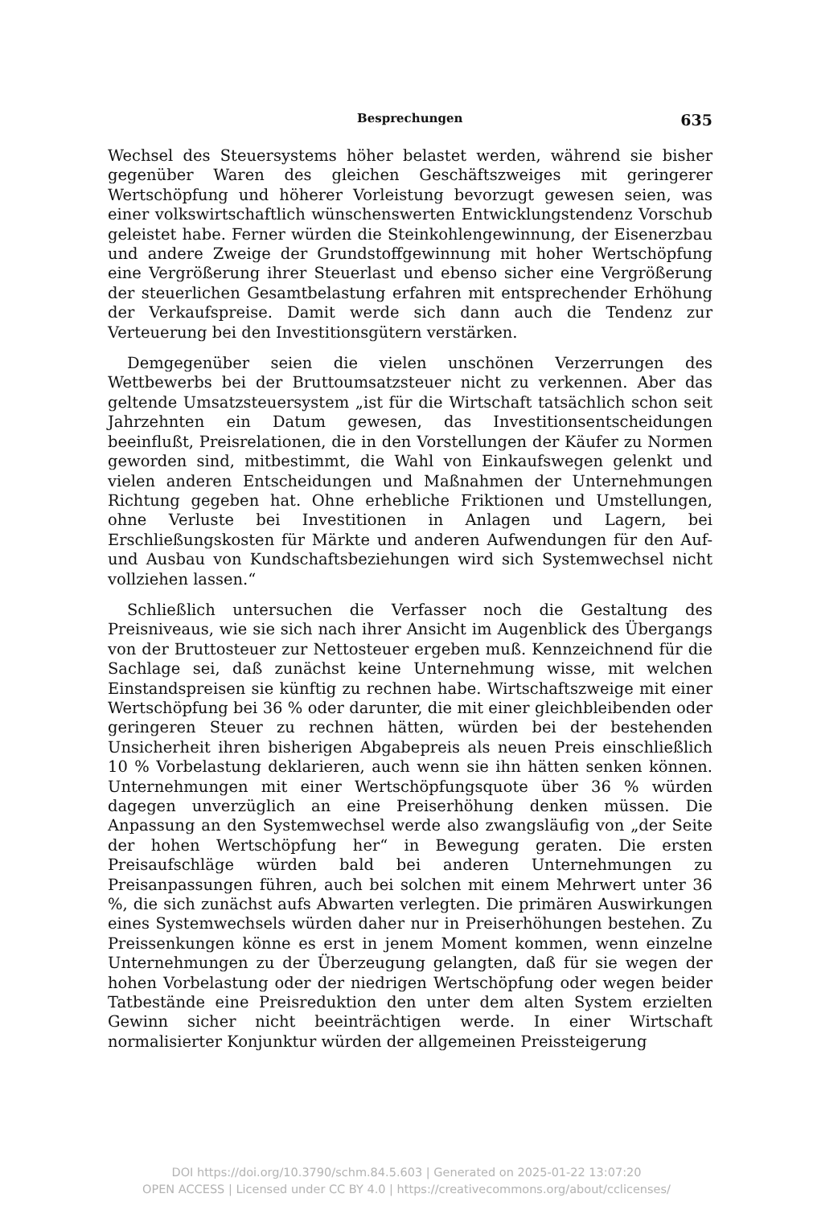Besprechungen 635
Wechsel des Steuersystems höher belastet werden, während sie bisher gegenüber Waren des gleichen Geschäftszweiges mit geringerer Wertschöpfung und höherer Vorleistung bevorzugt gewesen seien, was einer volkswirtschaftlich wünschenswerten Entwicklungstendenz Vorschub geleistet habe. Ferner würden die Steinkohlengewinnung, der Eisenerzbau und andere Zweige der Grundstoffgewinnung mit hoher Wertschöpfung eine Vergrößerung ihrer Steuerlast und ebenso sicher eine Vergrößerung der steuerlichen Gesamtbelastung erfahren mit entsprechender Erhöhung der Verkaufspreise. Damit werde sich dann auch die Tendenz zur Verteuerung bei den Investitionsgütern verstärken.
Demgegenüber seien die vielen unschönen Verzerrungen des Wettbewerbs bei der Bruttoumsatzsteuer nicht zu verkennen. Aber das geltende Umsatzsteuersystem „ist für die Wirtschaft tatsächlich schon seit Jahrzehnten ein Datum gewesen, das Investitionsentscheidungen beeinflußt, Preisrelationen, die in den Vorstellungen der Käufer zu Normen geworden sind, mitbestimmt, die Wahl von Einkaufswegen gelenkt und vielen anderen Entscheidungen und Maßnahmen der Unternehmungen Richtung gegeben hat. Ohne erhebliche Friktionen und Umstellungen, ohne Verluste bei Investitionen in Anlagen und Lagern, bei Erschließungskosten für Märkte und anderen Aufwendungen für den Auf- und Ausbau von Kundschaftsbeziehungen wird sich Systemwechsel nicht vollziehen lassen.“
Schließlich untersuchen die Verfasser noch die Gestaltung des Preisniveaus, wie sie sich nach ihrer Ansicht im Augenblick des Übergangs von der Bruttosteuer zur Nettosteuer ergeben muß. Kennzeichnend für die Sachlage sei, daß zunächst keine Unternehmung wisse, mit welchen Einstandspreisen sie künftig zu rechnen habe. Wirtschaftszweige mit einer Wertschöpfung bei 36 % oder darunter, die mit einer gleichbleibenden oder geringeren Steuer zu rechnen hätten, würden bei der bestehenden Unsicherheit ihren bisherigen Abgabepreis als neuen Preis einschließlich 10 % Vorbelastung deklarieren, auch wenn sie ihn hätten senken können. Unternehmungen mit einer Wertschöpfungsquote über 36 % würden dagegen unverzüglich an eine Preiserhöhung denken müssen. Die Anpassung an den Systemwechsel werde also zwangsläufig von „der Seite der hohen Wertschöpfung her“ in Bewegung geraten. Die ersten Preisaufschläge würden bald bei anderen Unternehmungen zu Preisanpassungen führen, auch bei solchen mit einem Mehrwert unter 36 %, die sich zunächst aufs Abwarten verlegten. Die primären Auswirkungen eines Systemwechsels würden daher nur in Preiserhöhungen bestehen. Zu Preissenkungen könne es erst in jenem Moment kommen, wenn einzelne Unternehmungen zu der Überzeugung gelangten, daß für sie wegen der hohen Vorbelastung oder der niedrigen Wertschöpfung oder wegen beider Tatbestände eine Preisreduktion den unter dem alten System erzielten Gewinn sicher nicht beeinträchtigen werde. In einer Wirtschaft normalisierter Konjunktur würden der allgemeinen Preissteigerung
DOI https://doi.org/10.3790/schm.84.5.603 | Generated on 2025-01-22 13:07:20
OPEN ACCESS | Licensed under CC BY 4.0 | https://creativecommons.org/about/cclicenses/